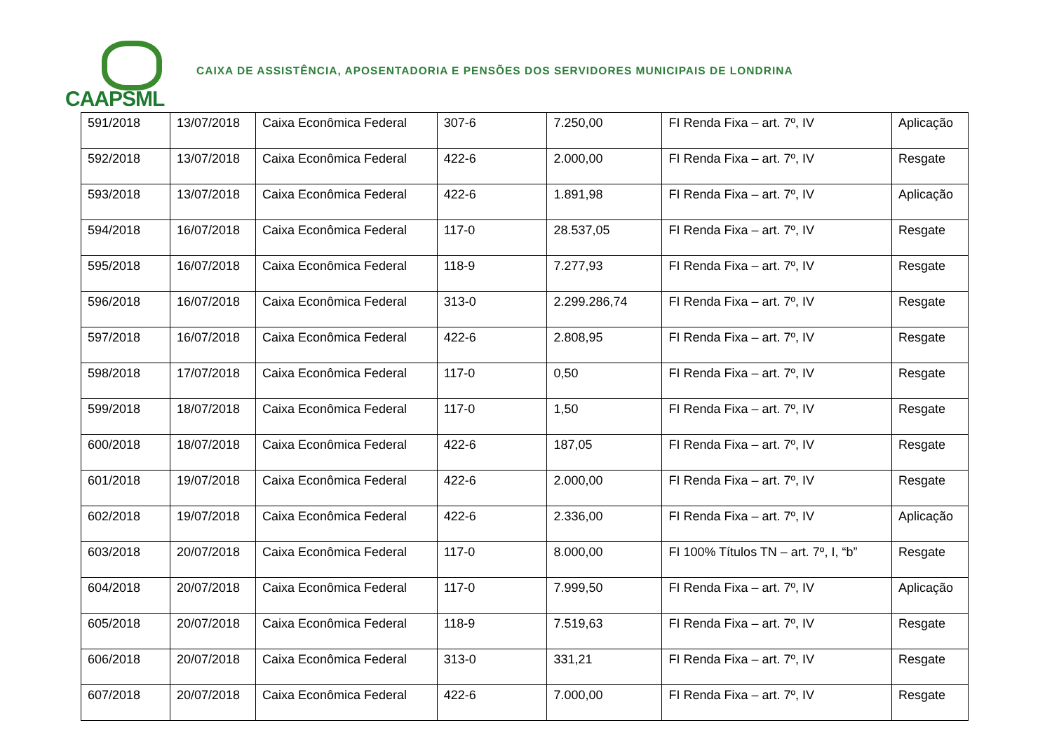CAAPSML
CAIXA DE ASSISTÊNCIA, APOSENTADORIA E PENSÕES DOS SERVIDORES MUNICIPAIS DE LONDRINA
| 591/2018 | 13/07/2018 | Caixa Econômica Federal | 307-6 | 7.250,00 | FI Renda Fixa – art. 7º, IV | Aplicação |
| 592/2018 | 13/07/2018 | Caixa Econômica Federal | 422-6 | 2.000,00 | FI Renda Fixa – art. 7º, IV | Resgate |
| 593/2018 | 13/07/2018 | Caixa Econômica Federal | 422-6 | 1.891,98 | FI Renda Fixa – art. 7º, IV | Aplicação |
| 594/2018 | 16/07/2018 | Caixa Econômica Federal | 117-0 | 28.537,05 | FI Renda Fixa – art. 7º, IV | Resgate |
| 595/2018 | 16/07/2018 | Caixa Econômica Federal | 118-9 | 7.277,93 | FI Renda Fixa – art. 7º, IV | Resgate |
| 596/2018 | 16/07/2018 | Caixa Econômica Federal | 313-0 | 2.299.286,74 | FI Renda Fixa – art. 7º, IV | Resgate |
| 597/2018 | 16/07/2018 | Caixa Econômica Federal | 422-6 | 2.808,95 | FI Renda Fixa – art. 7º, IV | Resgate |
| 598/2018 | 17/07/2018 | Caixa Econômica Federal | 117-0 | 0,50 | FI Renda Fixa – art. 7º, IV | Resgate |
| 599/2018 | 18/07/2018 | Caixa Econômica Federal | 117-0 | 1,50 | FI Renda Fixa – art. 7º, IV | Resgate |
| 600/2018 | 18/07/2018 | Caixa Econômica Federal | 422-6 | 187,05 | FI Renda Fixa – art. 7º, IV | Resgate |
| 601/2018 | 19/07/2018 | Caixa Econômica Federal | 422-6 | 2.000,00 | FI Renda Fixa – art. 7º, IV | Resgate |
| 602/2018 | 19/07/2018 | Caixa Econômica Federal | 422-6 | 2.336,00 | FI Renda Fixa – art. 7º, IV | Aplicação |
| 603/2018 | 20/07/2018 | Caixa Econômica Federal | 117-0 | 8.000,00 | FI 100% Títulos TN – art. 7º, I, “b” | Resgate |
| 604/2018 | 20/07/2018 | Caixa Econômica Federal | 117-0 | 7.999,50 | FI Renda Fixa – art. 7º, IV | Aplicação |
| 605/2018 | 20/07/2018 | Caixa Econômica Federal | 118-9 | 7.519,63 | FI Renda Fixa – art. 7º, IV | Resgate |
| 606/2018 | 20/07/2018 | Caixa Econômica Federal | 313-0 | 331,21 | FI Renda Fixa – art. 7º, IV | Resgate |
| 607/2018 | 20/07/2018 | Caixa Econômica Federal | 422-6 | 7.000,00 | FI Renda Fixa – art. 7º, IV | Resgate |